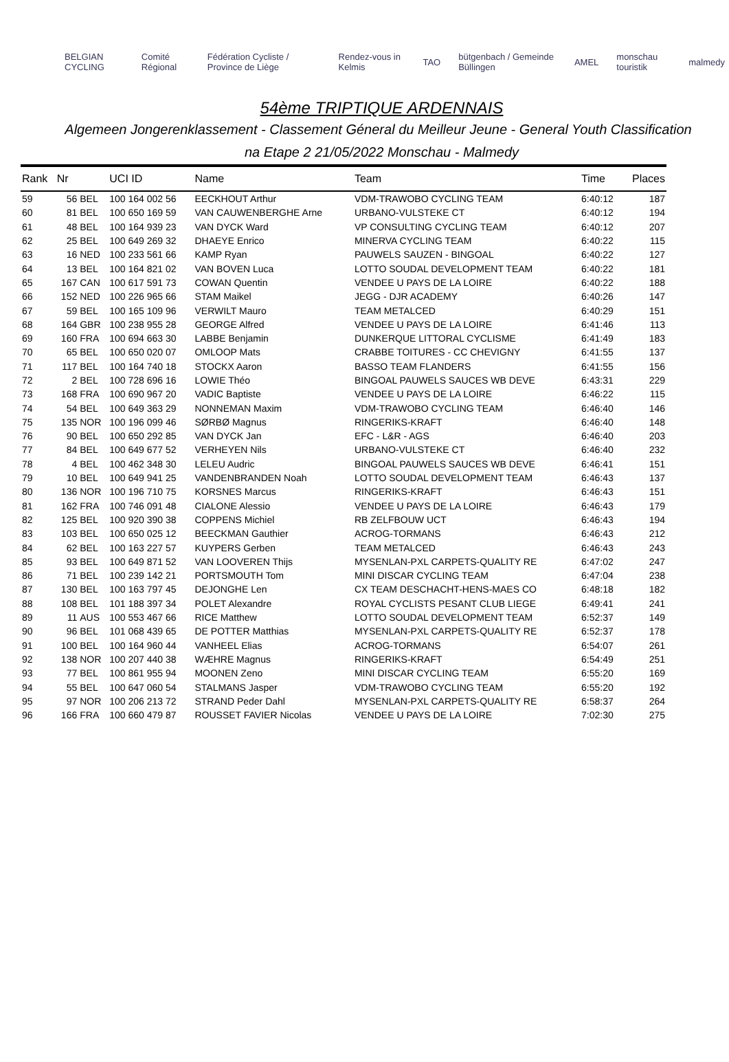BELGIAN CYCLING Comité Régional Fédération Cycliste / Province de Liège Rendez-vous in Kelmis TAO bütgenbach / Gemeinde Büllingen AMEL monschau touristik malmedy
54ème TRIPTIQUE ARDENNAIS
Algemeen Jongerenklassement - Classement Géneral du Meilleur Jeune - General Youth Classification
na Etape 2 21/05/2022 Monschau - Malmedy
| Rank | Nr | | UCI ID | Name | Team | Time | Places |
| --- | --- | --- | --- | --- | --- | --- | --- |
| 59 | 56 | BEL | 100 164 002 56 | EECKHOUT Arthur | VDM-TRAWOBO CYCLING TEAM | 6:40:12 | 187 |
| 60 | 81 | BEL | 100 650 169 59 | VAN CAUWENBERGHE Arne | URBANO-VULSTEKE CT | 6:40:12 | 194 |
| 61 | 48 | BEL | 100 164 939 23 | VAN DYCK Ward | VP CONSULTING CYCLING TEAM | 6:40:12 | 207 |
| 62 | 25 | BEL | 100 649 269 32 | DHAEYE Enrico | MINERVA CYCLING TEAM | 6:40:22 | 115 |
| 63 | 16 | NED | 100 233 561 66 | KAMP Ryan | PAUWELS SAUZEN - BINGOAL | 6:40:22 | 127 |
| 64 | 13 | BEL | 100 164 821 02 | VAN BOVEN Luca | LOTTO SOUDAL DEVELOPMENT TEAM | 6:40:22 | 181 |
| 65 | 167 | CAN | 100 617 591 73 | COWAN Quentin | VENDEE U PAYS DE LA LOIRE | 6:40:22 | 188 |
| 66 | 152 | NED | 100 226 965 66 | STAM Maikel | JEGG - DJR ACADEMY | 6:40:26 | 147 |
| 67 | 59 | BEL | 100 165 109 96 | VERWILT Mauro | TEAM METALCED | 6:40:29 | 151 |
| 68 | 164 | GBR | 100 238 955 28 | GEORGE Alfred | VENDEE U PAYS DE LA LOIRE | 6:41:46 | 113 |
| 69 | 160 | FRA | 100 694 663 30 | LABBE Benjamin | DUNKERQUE LITTORAL CYCLISME | 6:41:49 | 183 |
| 70 | 65 | BEL | 100 650 020 07 | OMLOOP Mats | CRABBE TOITURES - CC CHEVIGNY | 6:41:55 | 137 |
| 71 | 117 | BEL | 100 164 740 18 | STOCKX Aaron | BASSO TEAM FLANDERS | 6:41:55 | 156 |
| 72 | 2 | BEL | 100 728 696 16 | LOWIE Théo | BINGOAL PAUWELS SAUCES WB DEVE | 6:43:31 | 229 |
| 73 | 168 | FRA | 100 690 967 20 | VADIC Baptiste | VENDEE U PAYS DE LA LOIRE | 6:46:22 | 115 |
| 74 | 54 | BEL | 100 649 363 29 | NONNEMAN Maxim | VDM-TRAWOBO CYCLING TEAM | 6:46:40 | 146 |
| 75 | 135 | NOR | 100 196 099 46 | SØRBØ Magnus | RINGERIKS-KRAFT | 6:46:40 | 148 |
| 76 | 90 | BEL | 100 650 292 85 | VAN DYCK Jan | EFC - L&R - AGS | 6:46:40 | 203 |
| 77 | 84 | BEL | 100 649 677 52 | VERHEYEN Nils | URBANO-VULSTEKE CT | 6:46:40 | 232 |
| 78 | 4 | BEL | 100 462 348 30 | LELEU Audric | BINGOAL PAUWELS SAUCES WB DEVE | 6:46:41 | 151 |
| 79 | 10 | BEL | 100 649 941 25 | VANDENBRANDEN Noah | LOTTO SOUDAL DEVELOPMENT TEAM | 6:46:43 | 137 |
| 80 | 136 | NOR | 100 196 710 75 | KORSNES Marcus | RINGERIKS-KRAFT | 6:46:43 | 151 |
| 81 | 162 | FRA | 100 746 091 48 | CIALONE Alessio | VENDEE U PAYS DE LA LOIRE | 6:46:43 | 179 |
| 82 | 125 | BEL | 100 920 390 38 | COPPENS Michiel | RB ZELFBOUW UCT | 6:46:43 | 194 |
| 83 | 103 | BEL | 100 650 025 12 | BEECKMAN Gauthier | ACROG-TORMANS | 6:46:43 | 212 |
| 84 | 62 | BEL | 100 163 227 57 | KUYPERS Gerben | TEAM METALCED | 6:46:43 | 243 |
| 85 | 93 | BEL | 100 649 871 52 | VAN LOOVEREN Thijs | MYSENLAN-PXL CARPETS-QUALITY RE | 6:47:02 | 247 |
| 86 | 71 | BEL | 100 239 142 21 | PORTSMOUTH Tom | MINI DISCAR CYCLING TEAM | 6:47:04 | 238 |
| 87 | 130 | BEL | 100 163 797 45 | DEJONGHE Len | CX TEAM DESCHACHT-HENS-MAES CO | 6:48:18 | 182 |
| 88 | 108 | BEL | 101 188 397 34 | POLET Alexandre | ROYAL CYCLISTS PESANT CLUB LIEGE | 6:49:41 | 241 |
| 89 | 11 | AUS | 100 553 467 66 | RICE Matthew | LOTTO SOUDAL DEVELOPMENT TEAM | 6:52:37 | 149 |
| 90 | 96 | BEL | 101 068 439 65 | DE POTTER Matthias | MYSENLAN-PXL CARPETS-QUALITY RE | 6:52:37 | 178 |
| 91 | 100 | BEL | 100 164 960 44 | VANHEEL Elias | ACROG-TORMANS | 6:54:07 | 261 |
| 92 | 138 | NOR | 100 207 440 38 | WÆHRE Magnus | RINGERIKS-KRAFT | 6:54:49 | 251 |
| 93 | 77 | BEL | 100 861 955 94 | MOONEN Zeno | MINI DISCAR CYCLING TEAM | 6:55:20 | 169 |
| 94 | 55 | BEL | 100 647 060 54 | STALMANS Jasper | VDM-TRAWOBO CYCLING TEAM | 6:55:20 | 192 |
| 95 | 97 | NOR | 100 206 213 72 | STRAND Peder Dahl | MYSENLAN-PXL CARPETS-QUALITY RE | 6:58:37 | 264 |
| 96 | 166 | FRA | 100 660 479 87 | ROUSSET FAVIER Nicolas | VENDEE U PAYS DE LA LOIRE | 7:02:30 | 275 |